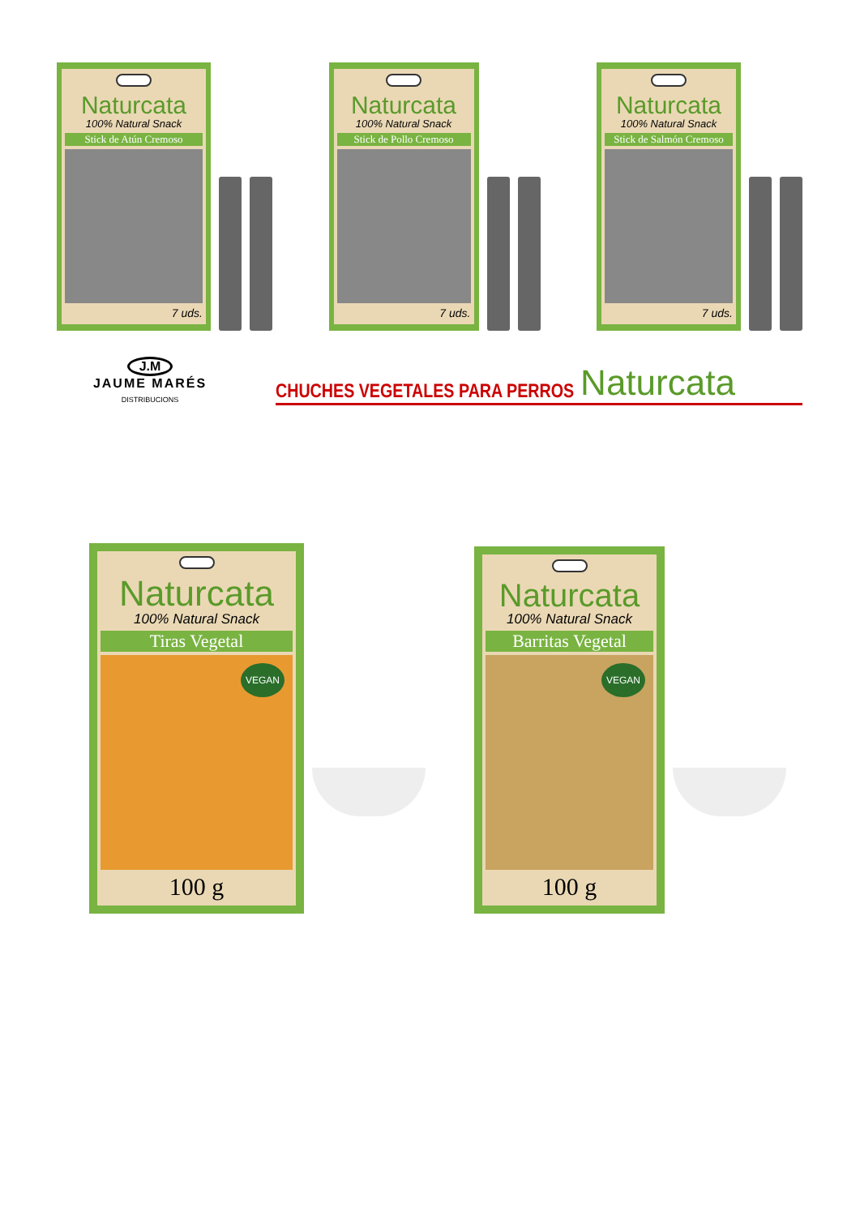Naturcata
100% Natural Snack
Stick de Atún Cremoso
7 uds.
Naturcata
100% Natural Snack
Stick de Pollo Cremoso
7 uds.
Naturcata
100% Natural Snack
Stick de Salmón Cremoso
7 uds.
J.M
JAUME MARÉS
DISTRIBUCIONS
CHUCHES VEGETALES PARA PERROS
Naturcata
Naturcata
100% Natural Snack
Tiras Vegetal
VEGAN
100 g
Naturcata
100% Natural Snack
Barritas Vegetal
VEGAN
100 g